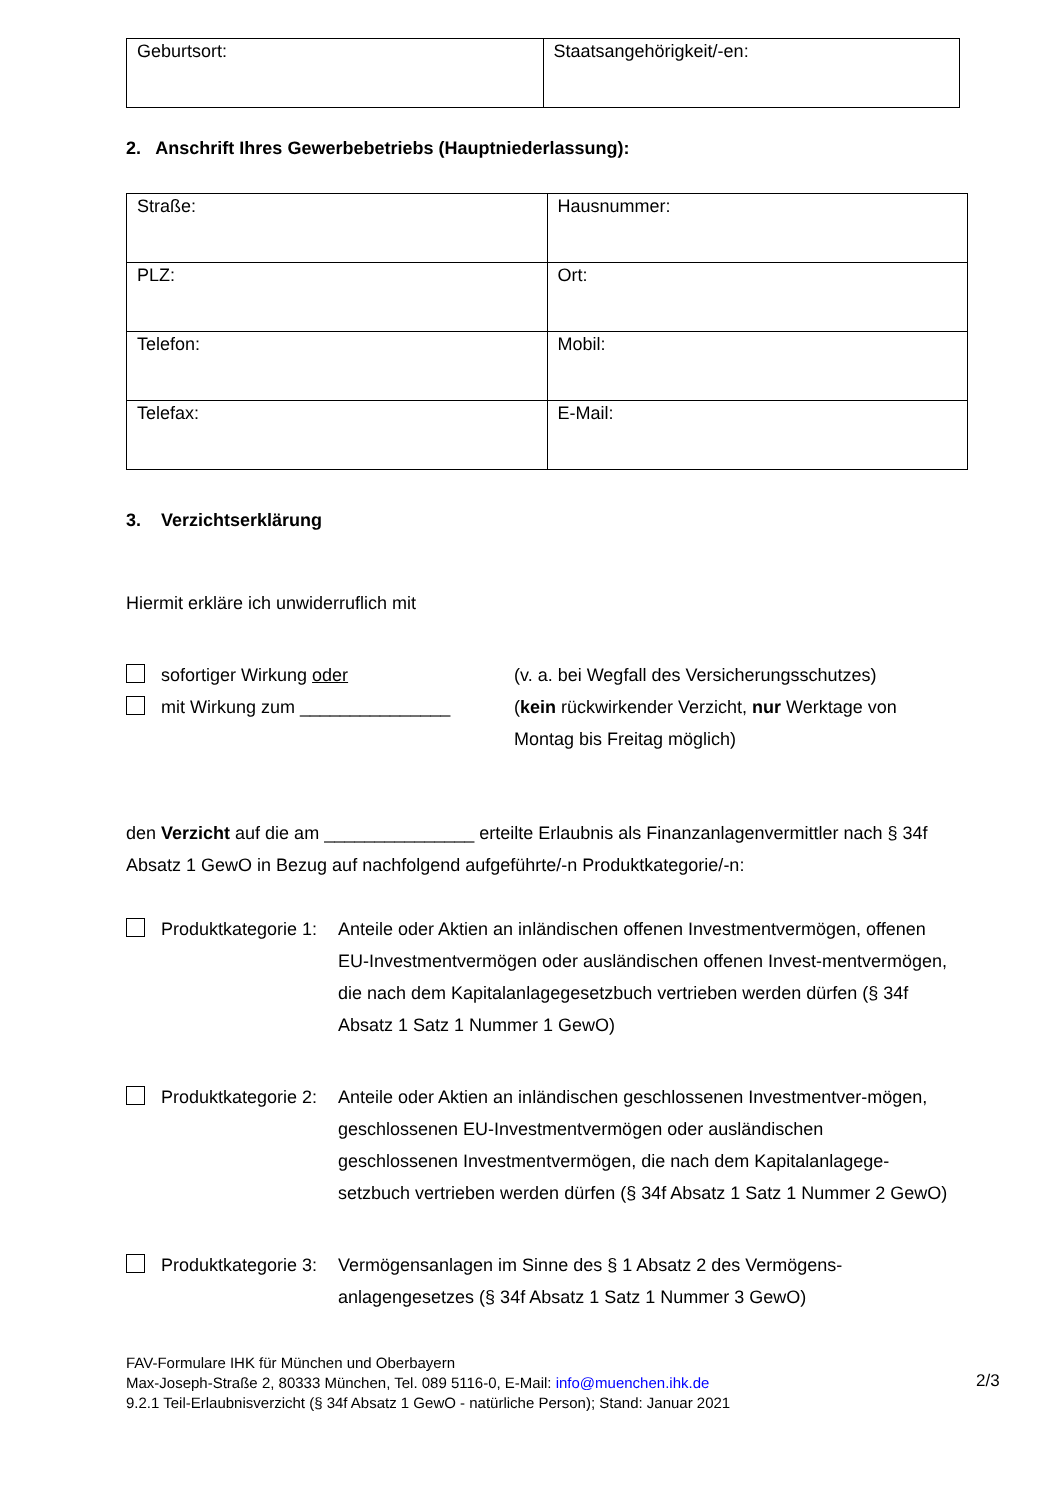| Geburtsort: | Staatsangehörigkeit/-en: |
2. Anschrift Ihres Gewerbebetriebs (Hauptniederlassung):
| Straße: | Hausnummer: |
| PLZ: | Ort: |
| Telefon: | Mobil: |
| Telefax: | E-Mail: |
3. Verzichtserklärung
Hiermit erkläre ich unwiderruflich mit
sofortiger Wirkung oder
mit Wirkung zum _______________
(v. a. bei Wegfall des Versicherungsschutzes)
(kein rückwirkender Verzicht, nur Werktage von Montag bis Freitag möglich)
den Verzicht auf die am _______________ erteilte Erlaubnis als Finanzanlagenvermittler nach § 34f Absatz 1 GewO in Bezug auf nachfolgend aufgeführte/-n Produktkategorie/-n:
Produktkategorie 1: Anteile oder Aktien an inländischen offenen Investmentvermögen, offenen EU-Investmentvermögen oder ausländischen offenen Invest-mentvermögen, die nach dem Kapitalanlagegesetzbuch vertrieben werden dürfen (§ 34f Absatz 1 Satz 1 Nummer 1 GewO)
Produktkategorie 2: Anteile oder Aktien an inländischen geschlossenen Investmentver-mögen, geschlossenen EU-Investmentvermögen oder ausländischen geschlossenen Investmentvermögen, die nach dem Kapitalanlagege-setzbuch vertrieben werden dürfen (§ 34f Absatz 1 Satz 1 Nummer 2 GewO)
Produktkategorie 3: Vermögensanlagen im Sinne des § 1 Absatz 2 des Vermögens-anlagengesetzes (§ 34f Absatz 1 Satz 1 Nummer 3 GewO)
FAV-Formulare IHK für München und Oberbayern
Max-Joseph-Straße 2, 80333 München, Tel. 089 5116-0, E-Mail: info@muenchen.ihk.de
9.2.1 Teil-Erlaubnisverzicht (§ 34f Absatz 1 GewO - natürliche Person); Stand: Januar 2021
2/3